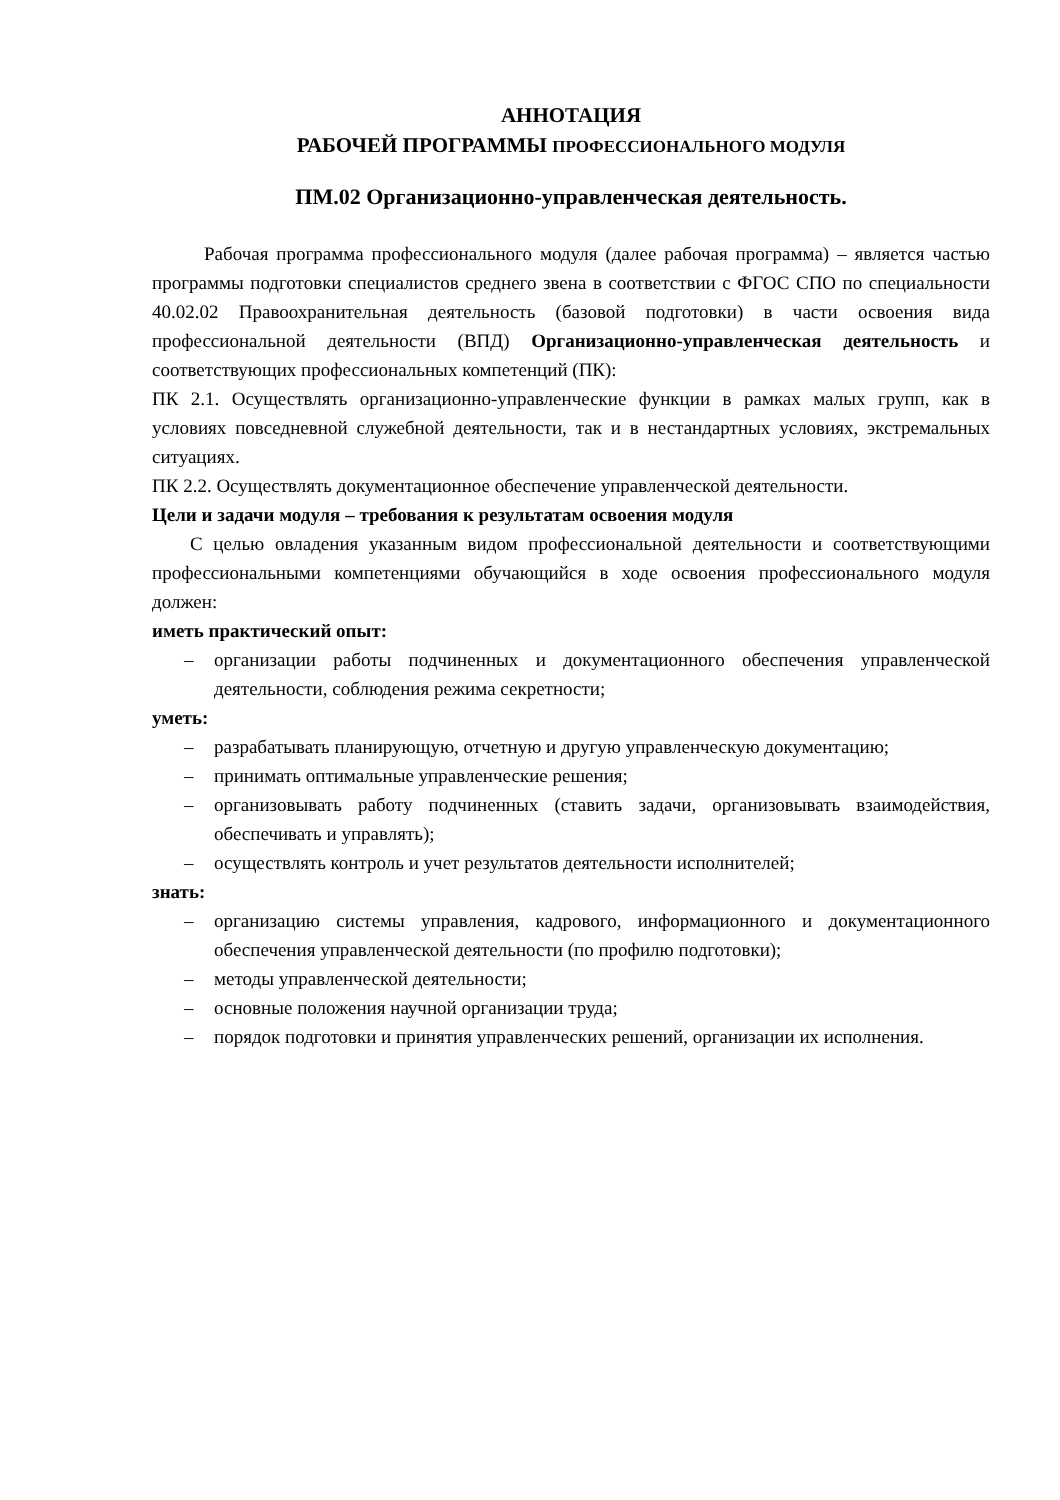АННОТАЦИЯ
РАБОЧЕЙ ПРОГРАММЫ ПРОФЕССИОНАЛЬНОГО МОДУЛЯ
ПМ.02 Организационно-управленческая деятельность.
Рабочая программа профессионального модуля (далее рабочая программа) – является частью программы подготовки специалистов среднего звена в соответствии с ФГОС СПО по специальности 40.02.02 Правоохранительная деятельность (базовой подготовки) в части освоения вида профессиональной деятельности (ВПД) Организационно-управленческая деятельность и соответствующих профессиональных компетенций (ПК):
ПК 2.1. Осуществлять организационно-управленческие функции в рамках малых групп, как в условиях повседневной служебной деятельности, так и в нестандартных условиях, экстремальных ситуациях.
ПК 2.2. Осуществлять документационное обеспечение управленческой деятельности.
Цели и задачи модуля – требования к результатам освоения модуля
С целью овладения указанным видом профессиональной деятельности и соответствующими профессиональными компетенциями обучающийся в ходе освоения профессионального модуля должен:
иметь практический опыт:
– организации работы подчиненных и документационного обеспечения управленческой деятельности, соблюдения режима секретности;
уметь:
– разрабатывать планирующую, отчетную и другую управленческую документацию;
– принимать оптимальные управленческие решения;
– организовывать работу подчиненных (ставить задачи, организовывать взаимодействия, обеспечивать и управлять);
– осуществлять контроль и учет результатов деятельности исполнителей;
знать:
– организацию системы управления, кадрового, информационного и документационного обеспечения управленческой деятельности (по профилю подготовки);
– методы управленческой деятельности;
– основные положения научной организации труда;
– порядок подготовки и принятия управленческих решений, организации их исполнения.